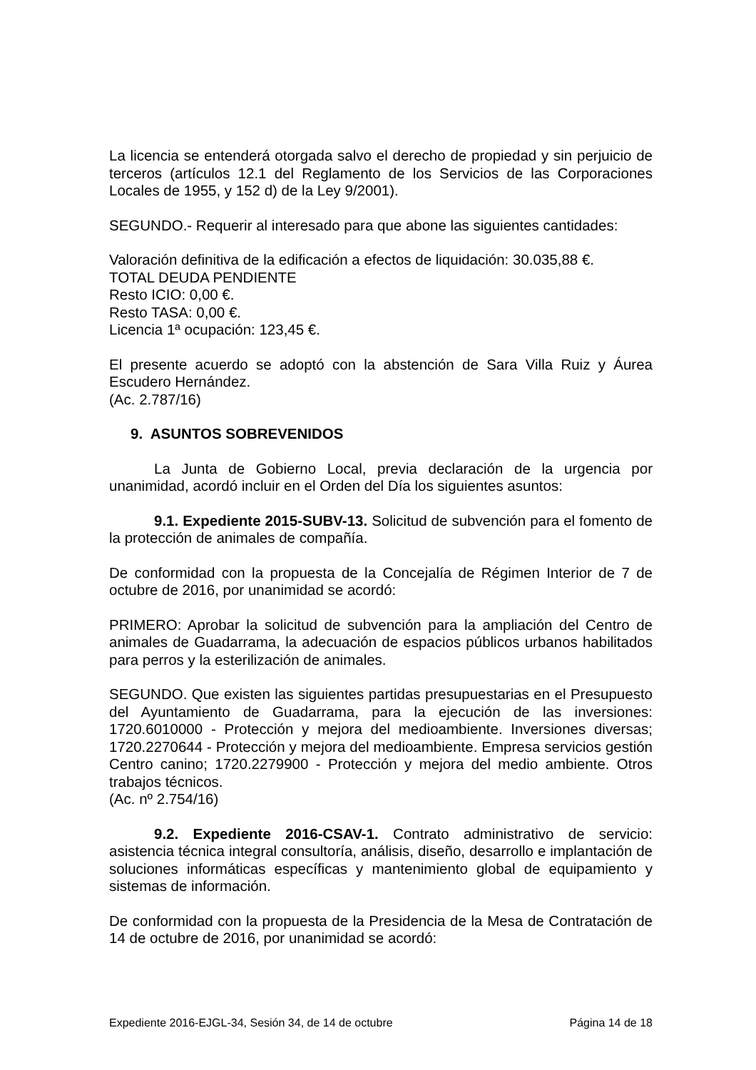La licencia se entenderá otorgada salvo el derecho de propiedad y sin perjuicio de terceros (artículos 12.1 del Reglamento de los Servicios de las Corporaciones Locales de 1955, y 152 d) de la Ley 9/2001).
SEGUNDO.- Requerir al interesado para que abone las siguientes cantidades:
Valoración definitiva de la edificación a efectos de liquidación: 30.035,88 €.
TOTAL DEUDA PENDIENTE
Resto ICIO: 0,00 €.
Resto TASA: 0,00 €.
Licencia 1ª ocupación: 123,45 €.
El presente acuerdo se adoptó con la abstención de Sara Villa Ruiz y Áurea Escudero Hernández.
(Ac. 2.787/16)
9. ASUNTOS SOBREVENIDOS
La Junta de Gobierno Local, previa declaración de la urgencia por unanimidad, acordó incluir en el Orden del Día los siguientes asuntos:
9.1. Expediente 2015-SUBV-13. Solicitud de subvención para el fomento de la protección de animales de compañía.
De conformidad con la propuesta de la Concejalía de Régimen Interior de 7 de octubre de 2016, por unanimidad se acordó:
PRIMERO: Aprobar la solicitud de subvención para la ampliación del Centro de animales de Guadarrama, la adecuación de espacios públicos urbanos habilitados para perros y la esterilización de animales.
SEGUNDO. Que existen las siguientes partidas presupuestarias en el Presupuesto del Ayuntamiento de Guadarrama, para la ejecución de las inversiones: 1720.6010000 - Protección y mejora del medioambiente. Inversiones diversas; 1720.2270644 - Protección y mejora del medioambiente. Empresa servicios gestión Centro canino; 1720.2279900 - Protección y mejora del medio ambiente. Otros trabajos técnicos.
(Ac. nº 2.754/16)
9.2. Expediente 2016-CSAV-1. Contrato administrativo de servicio: asistencia técnica integral consultoría, análisis, diseño, desarrollo e implantación de soluciones informáticas específicas y mantenimiento global de equipamiento y sistemas de información.
De conformidad con la propuesta de la Presidencia de la Mesa de Contratación de 14 de octubre de 2016, por unanimidad se acordó:
Expediente 2016-EJGL-34, Sesión 34, de 14 de octubre Página 14 de 18